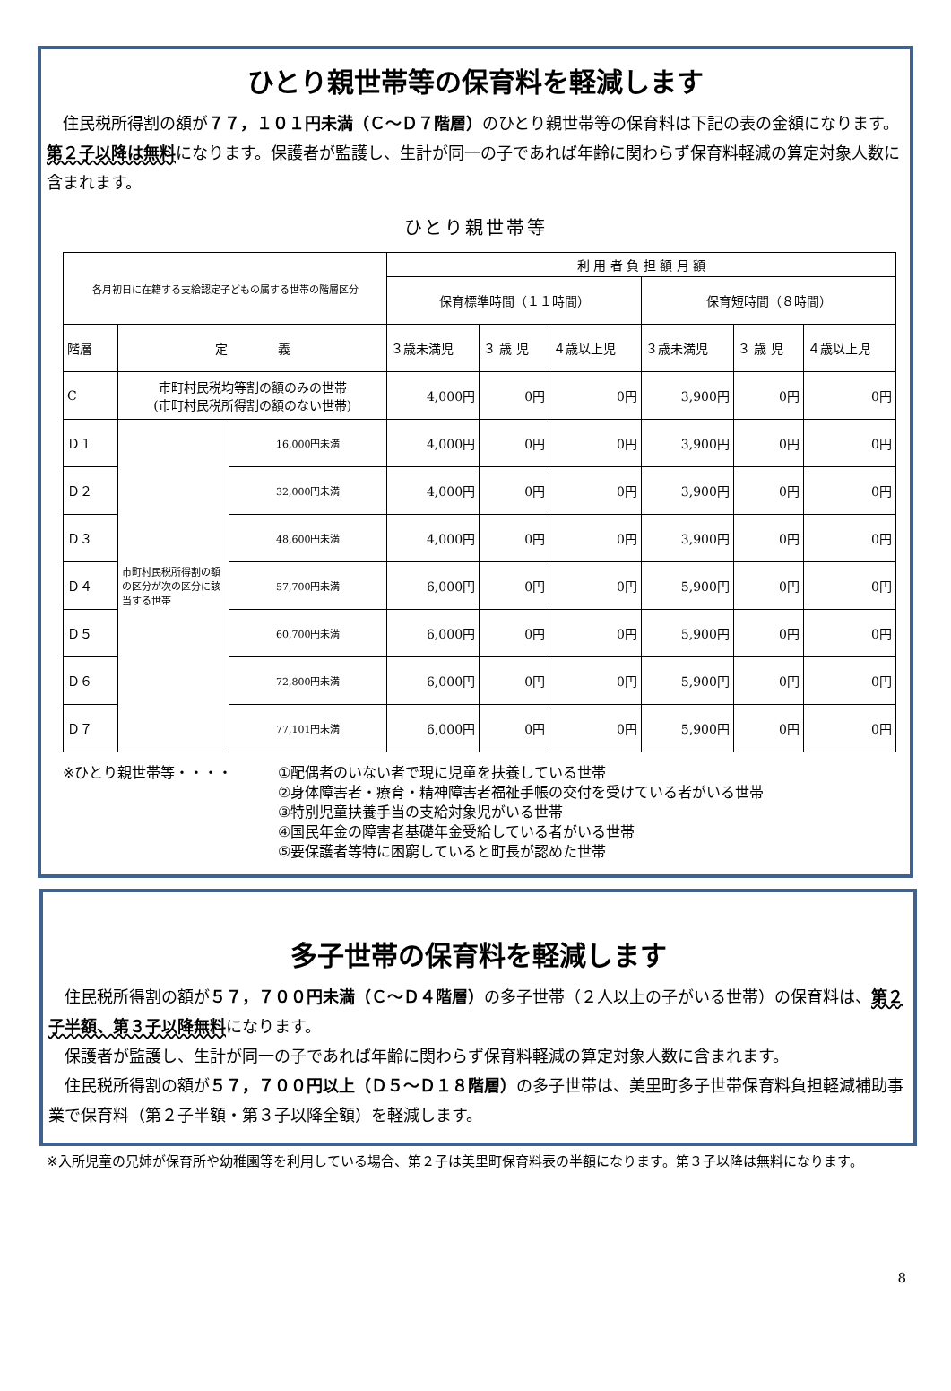ひとり親世帯等の保育料を軽減します
住民税所得割の額が７７，１０１円未満（Ｃ～Ｄ７階層）のひとり親世帯等の保育料は下記の表の金額になります。第２子以降は無料になります。保護者が監護し、生計が同一の子であれば年齢に関わらず保育料軽減の算定対象人数に含まれます。
ひとり親世帯等
| 各月初日に在籍する支給認定子どもの属する世帯の階層区分 | | | 利 用 者 負 担 額 月 額 | | | | | |
| --- | --- | --- | --- | --- | --- | --- | --- | --- |
| | | | 保育標準時間（１１時間） | | | 保育短時間（８時間） | | |
| 階層 | 定 義 | | ３歳未満児 | ３ 歳 児 | ４歳以上児 | ３歳未満児 | ３ 歳 児 | ４歳以上児 |
| C | 市町村民税均等割の額のみの世帯 (市町村民税所得割の額のない世帯) | | 4,000円 | 0円 | 0円 | 3,900円 | 0円 | 0円 |
| Ｄ１ | 市町村民税所得割の額の区分が次の区分に該当する世帯 | 16,000円未満 | 4,000円 | 0円 | 0円 | 3,900円 | 0円 | 0円 |
| Ｄ２ | | 32,000円未満 | 4,000円 | 0円 | 0円 | 3,900円 | 0円 | 0円 |
| Ｄ３ | | 48,600円未満 | 4,000円 | 0円 | 0円 | 3,900円 | 0円 | 0円 |
| Ｄ４ | | 57,700円未満 | 6,000円 | 0円 | 0円 | 5,900円 | 0円 | 0円 |
| Ｄ５ | | 60,700円未満 | 6,000円 | 0円 | 0円 | 5,900円 | 0円 | 0円 |
| Ｄ６ | | 72,800円未満 | 6,000円 | 0円 | 0円 | 5,900円 | 0円 | 0円 |
| Ｄ７ | | 77,101円未満 | 6,000円 | 0円 | 0円 | 5,900円 | 0円 | 0円 |
※ひとり親世帯等・・・・ ①配偶者のいない者で現に児童を扶養している世帯
②身体障害者・療育・精神障害者福祉手帳の交付を受けている者がいる世帯
③特別児童扶養手当の支給対象児がいる世帯
④国民年金の障害者基礎年金受給している者がいる世帯
⑤要保護者等特に困窮していると町長が認めた世帯
多子世帯の保育料を軽減します
住民税所得割の額が５７，７００円未満（Ｃ～Ｄ４階層）の多子世帯（２人以上の子がいる世帯）の保育料は、第２子半額、第３子以降無料になります。
保護者が監護し、生計が同一の子であれば年齢に関わらず保育料軽減の算定対象人数に含まれます。
住民税所得割の額が５７，７００円以上（Ｄ５～Ｄ１８階層）の多子世帯は、美里町多子世帯保育料負担軽減補助事業で保育料（第２子半額・第３子以降全額）を軽減します。
※入所児童の兄姉が保育所や幼稚園等を利用している場合、第２子は美里町保育料表の半額になります。第３子以降は無料になります。
8